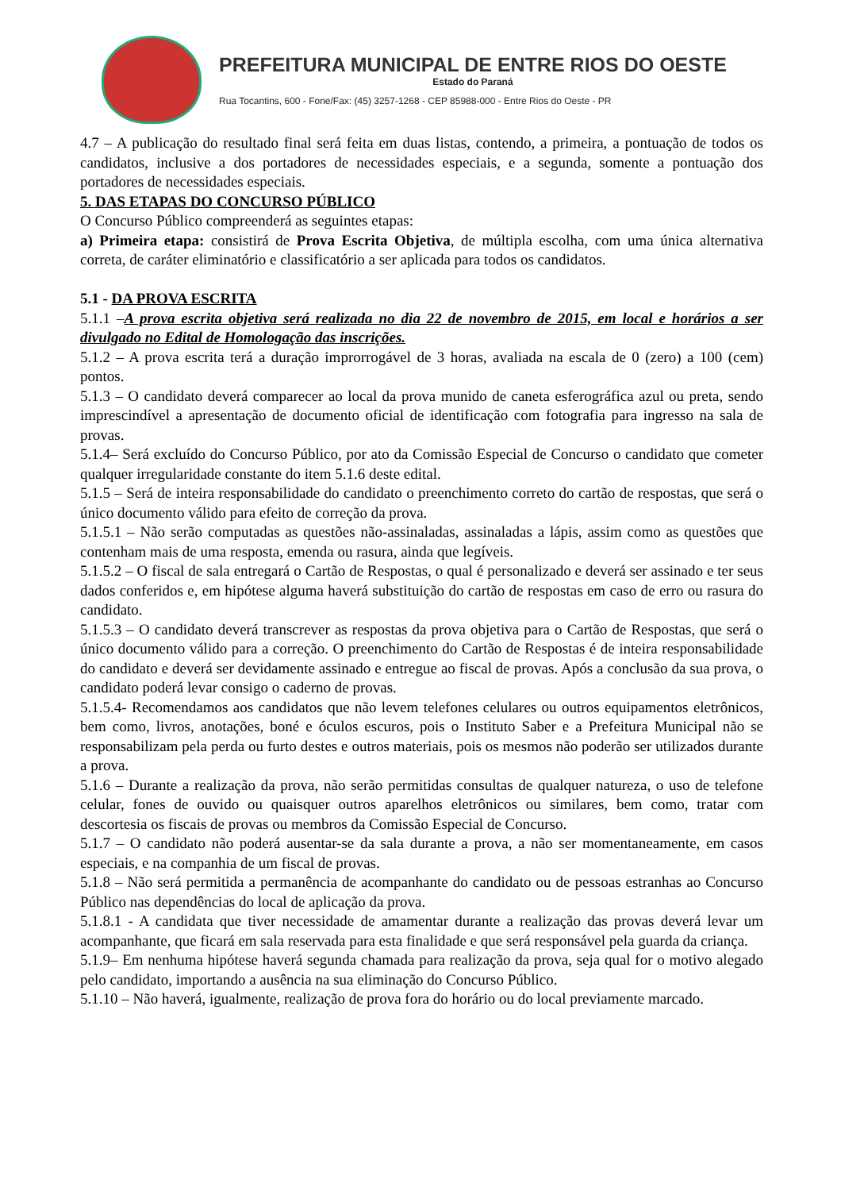PREFEITURA MUNICIPAL DE ENTRE RIOS DO OESTE
Estado do Paraná
Rua Tocantins, 600 - Fone/Fax: (45) 3257-1268 - CEP 85988-000 - Entre Rios do Oeste - PR
4.7 – A publicação do resultado final será feita em duas listas, contendo, a primeira, a pontuação de todos os candidatos, inclusive a dos portadores de necessidades especiais, e a segunda, somente a pontuação dos portadores de necessidades especiais.
5. DAS ETAPAS DO CONCURSO PÚBLICO
O Concurso Público compreenderá as seguintes etapas:
a) Primeira etapa: consistirá de Prova Escrita Objetiva, de múltipla escolha, com uma única alternativa correta, de caráter eliminatório e classificatório a ser aplicada para todos os candidatos.
5.1 - DA PROVA ESCRITA
5.1.1 –A prova escrita objetiva será realizada no dia 22 de novembro de 2015, em local e horários a ser divulgado no Edital de Homologação das inscrições.
5.1.2 – A prova escrita terá a duração improrrogável de 3 horas, avaliada na escala de 0 (zero) a 100 (cem) pontos.
5.1.3 – O candidato deverá comparecer ao local da prova munido de caneta esferográfica azul ou preta, sendo imprescindível a apresentação de documento oficial de identificação com fotografia para ingresso na sala de provas.
5.1.4– Será excluído do Concurso Público, por ato da Comissão Especial de Concurso o candidato que cometer qualquer irregularidade constante do item 5.1.6 deste edital.
5.1.5 – Será de inteira responsabilidade do candidato o preenchimento correto do cartão de respostas, que será o único documento válido para efeito de correção da prova.
5.1.5.1 – Não serão computadas as questões não-assinaladas, assinaladas a lápis, assim como as questões que contenham mais de uma resposta, emenda ou rasura, ainda que legíveis.
5.1.5.2 – O fiscal de sala entregará o Cartão de Respostas, o qual é personalizado e deverá ser assinado e ter seus dados conferidos e, em hipótese alguma haverá substituição do cartão de respostas em caso de erro ou rasura do candidato.
5.1.5.3 – O candidato deverá transcrever as respostas da prova objetiva para o Cartão de Respostas, que será o único documento válido para a correção. O preenchimento do Cartão de Respostas é de inteira responsabilidade do candidato e deverá ser devidamente assinado e entregue ao fiscal de provas. Após a conclusão da sua prova, o candidato poderá levar consigo o caderno de provas.
5.1.5.4- Recomendamos aos candidatos que não levem telefones celulares ou outros equipamentos eletrônicos, bem como, livros, anotações, boné e óculos escuros, pois o Instituto Saber e a Prefeitura Municipal não se responsabilizam pela perda ou furto destes e outros materiais, pois os mesmos não poderão ser utilizados durante a prova.
5.1.6 – Durante a realização da prova, não serão permitidas consultas de qualquer natureza, o uso de telefone celular, fones de ouvido ou quaisquer outros aparelhos eletrônicos ou similares, bem como, tratar com descortesia os fiscais de provas ou membros da Comissão Especial de Concurso.
5.1.7 – O candidato não poderá ausentar-se da sala durante a prova, a não ser momentaneamente, em casos especiais, e na companhia de um fiscal de provas.
5.1.8 – Não será permitida a permanência de acompanhante do candidato ou de pessoas estranhas ao Concurso Público nas dependências do local de aplicação da prova.
5.1.8.1 - A candidata que tiver necessidade de amamentar durante a realização das provas deverá levar um acompanhante, que ficará em sala reservada para esta finalidade e que será responsável pela guarda da criança.
5.1.9– Em nenhuma hipótese haverá segunda chamada para realização da prova, seja qual for o motivo alegado pelo candidato, importando a ausência na sua eliminação do Concurso Público.
5.1.10 – Não haverá, igualmente, realização de prova fora do horário ou do local previamente marcado.